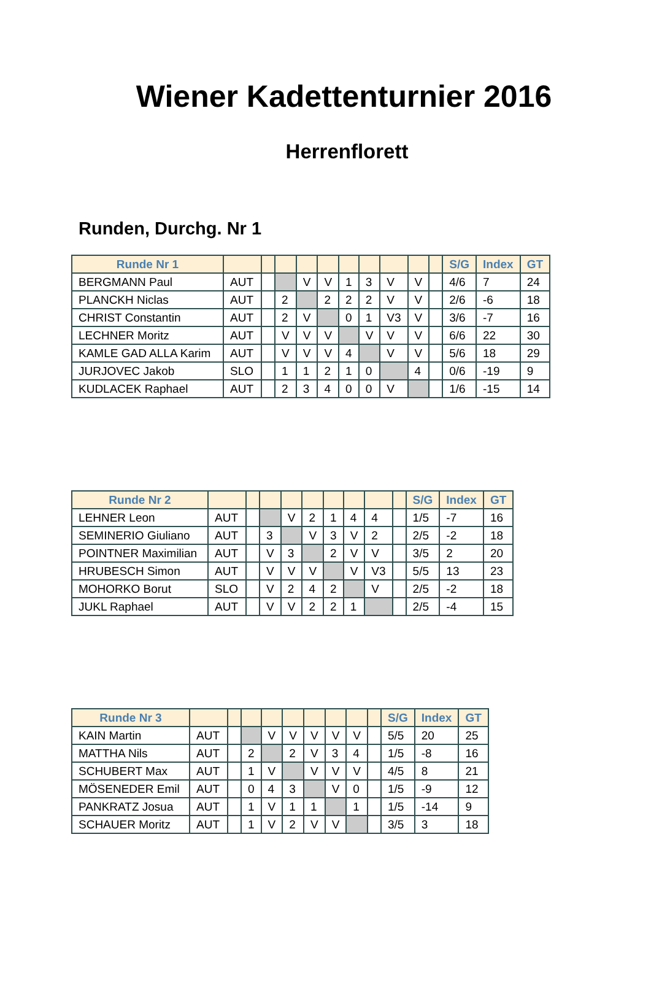Wiener Kadettenturnier 2016
Herrenflorett
Runden, Durchg. Nr 1
| Runde Nr 1 | | | | | | | | | | | S/G | Index | GT |
| --- | --- | --- | --- | --- | --- | --- | --- | --- | --- | --- | --- | --- | --- |
| BERGMANN Paul | AUT | | | V | V | 1 | 3 | V | V | | 4/6 | 7 | 24 |
| PLANCKH Niclas | AUT | | 2 | | 2 | 2 | 2 | V | V | | 2/6 | -6 | 18 |
| CHRIST Constantin | AUT | | 2 | V | | 0 | 1 | V3 | V | | 3/6 | -7 | 16 |
| LECHNER Moritz | AUT | | V | V | V | | V | V | V | | 6/6 | 22 | 30 |
| KAMLE GAD ALLA Karim | AUT | | V | V | V | 4 | | V | V | | 5/6 | 18 | 29 |
| JURJOVEC Jakob | SLO | | 1 | 1 | 2 | 1 | 0 | | 4 | | 0/6 | -19 | 9 |
| KUDLACEK Raphael | AUT | | 2 | 3 | 4 | 0 | 0 | V | | | 1/6 | -15 | 14 |
| Runde Nr 2 | | | | | | | | | | S/G | Index | GT |
| --- | --- | --- | --- | --- | --- | --- | --- | --- | --- | --- | --- | --- |
| LEHNER Leon | AUT | | | V | 2 | 1 | 4 | 4 | | 1/5 | -7 | 16 |
| SEMINERIO Giuliano | AUT | | 3 | | V | 3 | V | 2 | | 2/5 | -2 | 18 |
| POINTNER Maximilian | AUT | | V | 3 | | 2 | V | V | | 3/5 | 2 | 20 |
| HRUBESCH Simon | AUT | | V | V | V | | V | V3 | | 5/5 | 13 | 23 |
| MOHORKO Borut | SLO | | V | 2 | 4 | 2 | | V | | 2/5 | -2 | 18 |
| JUKL Raphael | AUT | | V | V | 2 | 2 | 1 | | | 2/5 | -4 | 15 |
| Runde Nr 3 | | | | | | | | | | S/G | Index | GT |
| --- | --- | --- | --- | --- | --- | --- | --- | --- | --- | --- | --- | --- |
| KAIN Martin | AUT | | | V | V | V | V | V | | 5/5 | 20 | 25 |
| MATTHA Nils | AUT | | 2 | | 2 | V | 3 | 4 | | 1/5 | -8 | 16 |
| SCHUBERT Max | AUT | | 1 | V | | V | V | V | | 4/5 | 8 | 21 |
| MÖSENEDER Emil | AUT | | 0 | 4 | 3 | | V | 0 | | 1/5 | -9 | 12 |
| PANKRATZ Josua | AUT | | 1 | V | 1 | 1 | | 1 | | 1/5 | -14 | 9 |
| SCHAUER Moritz | AUT | | 1 | V | 2 | V | V | | | 3/5 | 3 | 18 |